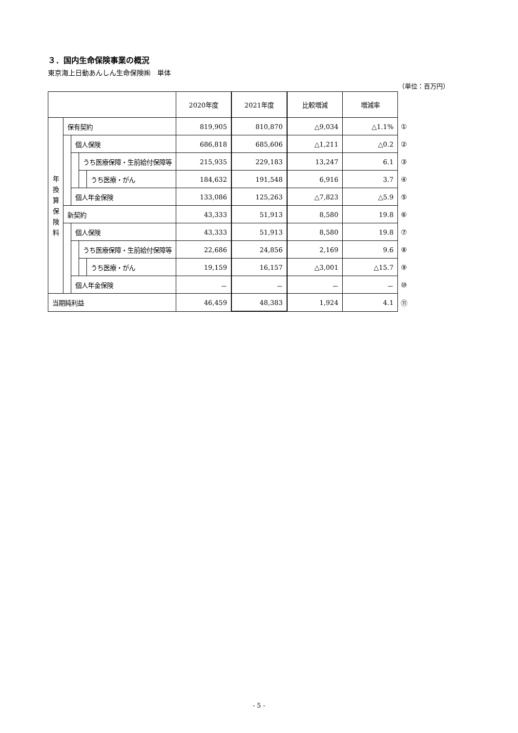３．国内生命保険事業の概況
東京海上日動あんしん生命保険㈱　単体
（単位：百万円）
| | | | | | 2020年度 | 2021年度 | 比較増減 | 増減率 | |
| 年 換 算 保 険 料 | 保有契約 | | | | 819,905 | 810,870 | △9,034 | △1.1% | ① |
| | | 個人保険 | | | 686,818 | 685,606 | △1,211 | △0.2 | ② |
| | | | うち医療保障・生前給付保障等 | | 215,935 | 229,183 | 13,247 | 6.1 | ③ |
| | | | | うち医療・がん | 184,632 | 191,548 | 6,916 | 3.7 | ④ |
| | | 個人年金保険 | | | 133,086 | 125,263 | △7,823 | △5.9 | ⑤ |
| | 新契約 | | | | 43,333 | 51,913 | 8,580 | 19.8 | ⑥ |
| | | 個人保険 | | | 43,333 | 51,913 | 8,580 | 19.8 | ⑦ |
| | | | うち医療保障・生前給付保障等 | | 22,686 | 24,856 | 2,169 | 9.6 | ⑧ |
| | | | | うち医療・がん | 19,159 | 16,157 | △3,001 | △15.7 | ⑨ |
| | | 個人年金保険 | | | － | － | － | － | ⑩ |
| 当期純利益 | | | | | 46,459 | 48,383 | 1,924 | 4.1 | ⑪ |
- 5 -